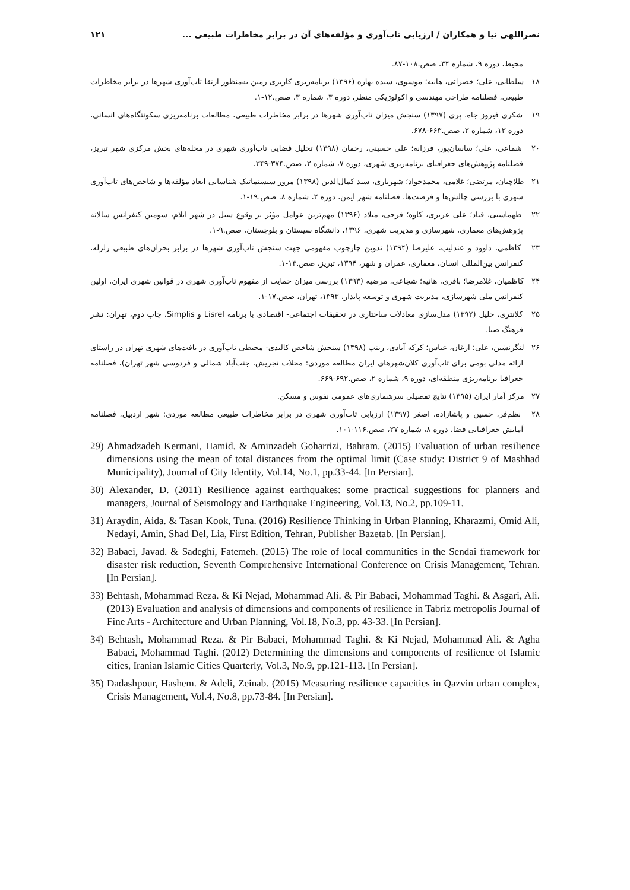نصراللهی نیا و همکاران / ارزیابی تاب‌آوری و مؤلفه‌های آن در برابر مخاطرات طبیعی ... ۱۲۱
محیط، دوره ۹، شماره ۳۴، صص.۱۰۸-۸۷.
۱۸ سلطانی، علی؛ خضرائی، هانیه؛ موسوی، سیده بهاره (۱۳۹۶) برنامه‌ریزی کاربری زمین به‌منظور ارتقا تاب‌آوری شهرها در برابر مخاطرات طبیعی، فصلنامه طراحی مهندسی و اکولوژیکی منظر، دوره ۳، شماره ۳، صص.۱۲-۱.
۱۹ شکری فیروز جاه، پری (۱۳۹۷) سنجش میزان تاب‌آوری شهرها در برابر مخاطرات طبیعی، مطالعات برنامه‌ریزی سکونتگاه‌های انسانی، دوره ۱۳، شماره ۳، صص.۶۶۳-۶۷۸.
۲۰ شماعی، علی؛ ساسان‌پور، فرزانه؛ علی حسینی، رحمان (۱۳۹۸) تحلیل فضایی تاب‌آوری شهری در محله‌های بخش مرکزی شهر تبریز، فصلنامه پژوهش‌های جغرافیای برنامه‌ریزی شهری، دوره ۷، شماره ۲، صص.۳۷۴-۳۴۹.
۲۱ طلاچیان، مرتضی؛ غلامی، محمدجواد؛ شهریاری، سید کمال‌الدین (۱۳۹۸) مرور سیستماتیک شناسایی ابعاد مؤلفه‌ها و شاخص‌های تاب‌آوری شهری با بررسی چالش‌ها و فرصت‌ها، فصلنامه شهر ایمن، دوره ۲، شماره ۸، صص.۱۹-۱.
۲۲ طهماسبی، قباد؛ علی عزیزی، کاوه؛ فرجی، میلاد (۱۳۹۶) مهم‌ترین عوامل مؤثر بر وقوع سیل در شهر ایلام، سومین کنفرانس سالانه پژوهش‌های معماری، شهرسازی و مدیریت شهری، ۱۳۹۶، دانشگاه سیستان و بلوچستان، صص.۹-۱.
۲۳ کاظمی، داوود و عندلیب، علیرضا (۱۳۹۴) تدوین چارچوب مفهومی جهت سنجش تاب‌آوری شهرها در برابر بحران‌های طبیعی زلزله، کنفرانس بین‌المللی انسان، معماری، عمران و شهر، ۱۳۹۴، تبریز، صص.۱۳-۱.
۲۴ کاظمیان، غلامرضا؛ باقری، هانیه؛ شجاعی، مرضیه (۱۳۹۳) بررسی میزان حمایت از مفهوم تاب‌آوری شهری در قوانین شهری ایران، اولین کنفرانس ملی شهرسازی، مدیریت شهری و توسعه پایدار، ۱۳۹۳، تهران، صص.۱۷-۱.
۲۵ کلانتری، خلیل (۱۳۹۲) مدل‌سازی معادلات ساختاری در تحقیقات اجتماعی- اقتصادی با برنامه Lisrel و Simplis، چاپ دوم، تهران: نشر فرهنگ صبا.
۲۶ لنگرنشین، علی؛ ارغان، عباس؛ کرکه آبادی، زینب (۱۳۹۸) سنجش شاخص کالبدی- محیطی تاب‌آوری در بافت‌های شهری تهران در راستای ارائه مدلی بومی برای تاب‌آوری کلان‌شهرهای ایران مطالعه موردی: محلات تجریش، جنت‌آباد شمالی و فردوسی شهر تهران)، فصلنامه جغرافیا برنامه‌ریزی منطقه‌ای، دوره ۹، شماره ۲، صص.۶۹۲-۶۶۹.
۲۷ مرکز آمار ایران (۱۳۹۵) نتایج تفصیلی سرشماری‌های عمومی نفوس و مسکن.
۲۸ نظم‌فر، حسین و پاشازاده، اصغر (۱۳۹۷) ارزیابی تاب‌آوری شهری در برابر مخاطرات طبیعی مطالعه موردی: شهر اردبیل، فصلنامه آمایش جغرافیایی فضا، دوره ۸، شماره ۲۷، صص.۱۱۶-۱۰۱.
29) Ahmadzadeh Kermani, Hamid. & Aminzadeh Goharrizi, Bahram. (2015) Evaluation of urban resilience dimensions using the mean of total distances from the optimal limit (Case study: District 9 of Mashhad Municipality), Journal of City Identity, Vol.14, No.1, pp.33-44. [In Persian].
30) Alexander, D. (2011) Resilience against earthquakes: some practical suggestions for planners and managers, Journal of Seismology and Earthquake Engineering, Vol.13, No.2, pp.109-11.
31) Araydin, Aida. & Tasan Kook, Tuna. (2016) Resilience Thinking in Urban Planning, Kharazmi, Omid Ali, Nedayi, Amin, Shad Del, Lia, First Edition, Tehran, Publisher Bazetab. [In Persian].
32) Babaei, Javad. & Sadeghi, Fatemeh. (2015) The role of local communities in the Sendai framework for disaster risk reduction, Seventh Comprehensive International Conference on Crisis Management, Tehran. [In Persian].
33) Behtash, Mohammad Reza. & Ki Nejad, Mohammad Ali. & Pir Babaei, Mohammad Taghi. & Asgari, Ali. (2013) Evaluation and analysis of dimensions and components of resilience in Tabriz metropolis Journal of Fine Arts - Architecture and Urban Planning, Vol.18, No.3, pp. 43-33. [In Persian].
34) Behtash, Mohammad Reza. & Pir Babaei, Mohammad Taghi. & Ki Nejad, Mohammad Ali. & Agha Babaei, Mohammad Taghi. (2012) Determining the dimensions and components of resilience of Islamic cities, Iranian Islamic Cities Quarterly, Vol.3, No.9, pp.121-113. [In Persian].
35) Dadashpour, Hashem. & Adeli, Zeinab. (2015) Measuring resilience capacities in Qazvin urban complex, Crisis Management, Vol.4, No.8, pp.73-84. [In Persian].